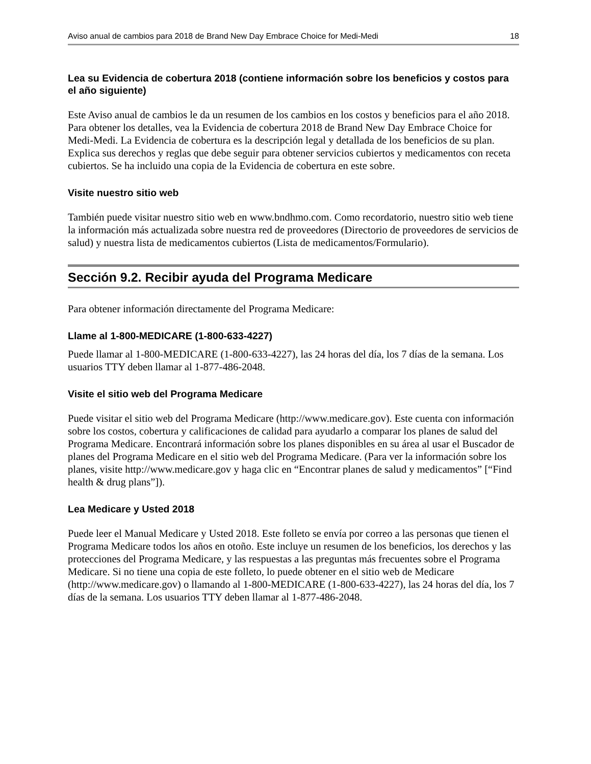Aviso anual de cambios para 2018 de Brand New Day Embrace Choice for Medi-Medi 18
Lea su Evidencia de cobertura 2018 (contiene información sobre los beneficios y costos para el año siguiente)
Este Aviso anual de cambios le da un resumen de los cambios en los costos y beneficios para el año 2018. Para obtener los detalles, vea la Evidencia de cobertura 2018 de Brand New Day Embrace Choice for Medi-Medi. La Evidencia de cobertura es la descripción legal y detallada de los beneficios de su plan. Explica sus derechos y reglas que debe seguir para obtener servicios cubiertos y medicamentos con receta cubiertos. Se ha incluido una copia de la Evidencia de cobertura en este sobre.
Visite nuestro sitio web
También puede visitar nuestro sitio web en www.bndhmo.com. Como recordatorio, nuestro sitio web tiene la información más actualizada sobre nuestra red de proveedores (Directorio de proveedores de servicios de salud) y nuestra lista de medicamentos cubiertos (Lista de medicamentos/Formulario).
Sección 9.2. Recibir ayuda del Programa Medicare
Para obtener información directamente del Programa Medicare:
Llame al 1-800-MEDICARE (1-800-633-4227)
Puede llamar al 1-800-MEDICARE (1-800-633-4227), las 24 horas del día, los 7 días de la semana. Los usuarios TTY deben llamar al 1-877-486-2048.
Visite el sitio web del Programa Medicare
Puede visitar el sitio web del Programa Medicare (http://www.medicare.gov). Este cuenta con información sobre los costos, cobertura y calificaciones de calidad para ayudarlo a comparar los planes de salud del Programa Medicare. Encontrará información sobre los planes disponibles en su área al usar el Buscador de planes del Programa Medicare en el sitio web del Programa Medicare. (Para ver la información sobre los planes, visite http://www.medicare.gov y haga clic en “Encontrar planes de salud y medicamentos” [“Find health & drug plans”]).
Lea Medicare y Usted 2018
Puede leer el Manual Medicare y Usted 2018. Este folleto se envía por correo a las personas que tienen el Programa Medicare todos los años en otoño. Este incluye un resumen de los beneficios, los derechos y las protecciones del Programa Medicare, y las respuestas a las preguntas más frecuentes sobre el Programa Medicare. Si no tiene una copia de este folleto, lo puede obtener en el sitio web de Medicare (http://www.medicare.gov) o llamando al 1-800-MEDICARE (1-800-633-4227), las 24 horas del día, los 7 días de la semana. Los usuarios TTY deben llamar al 1-877-486-2048.